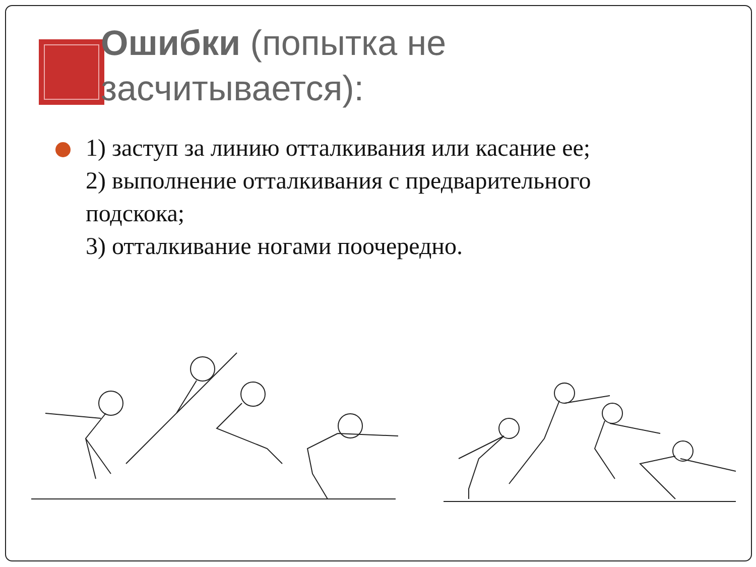Ошибки (попытка не засчитывается):
1) заступ за линию отталкивания или касание ее;
2) выполнение отталкивания с предварительного подскока;
3) отталкивание ногами поочередно.